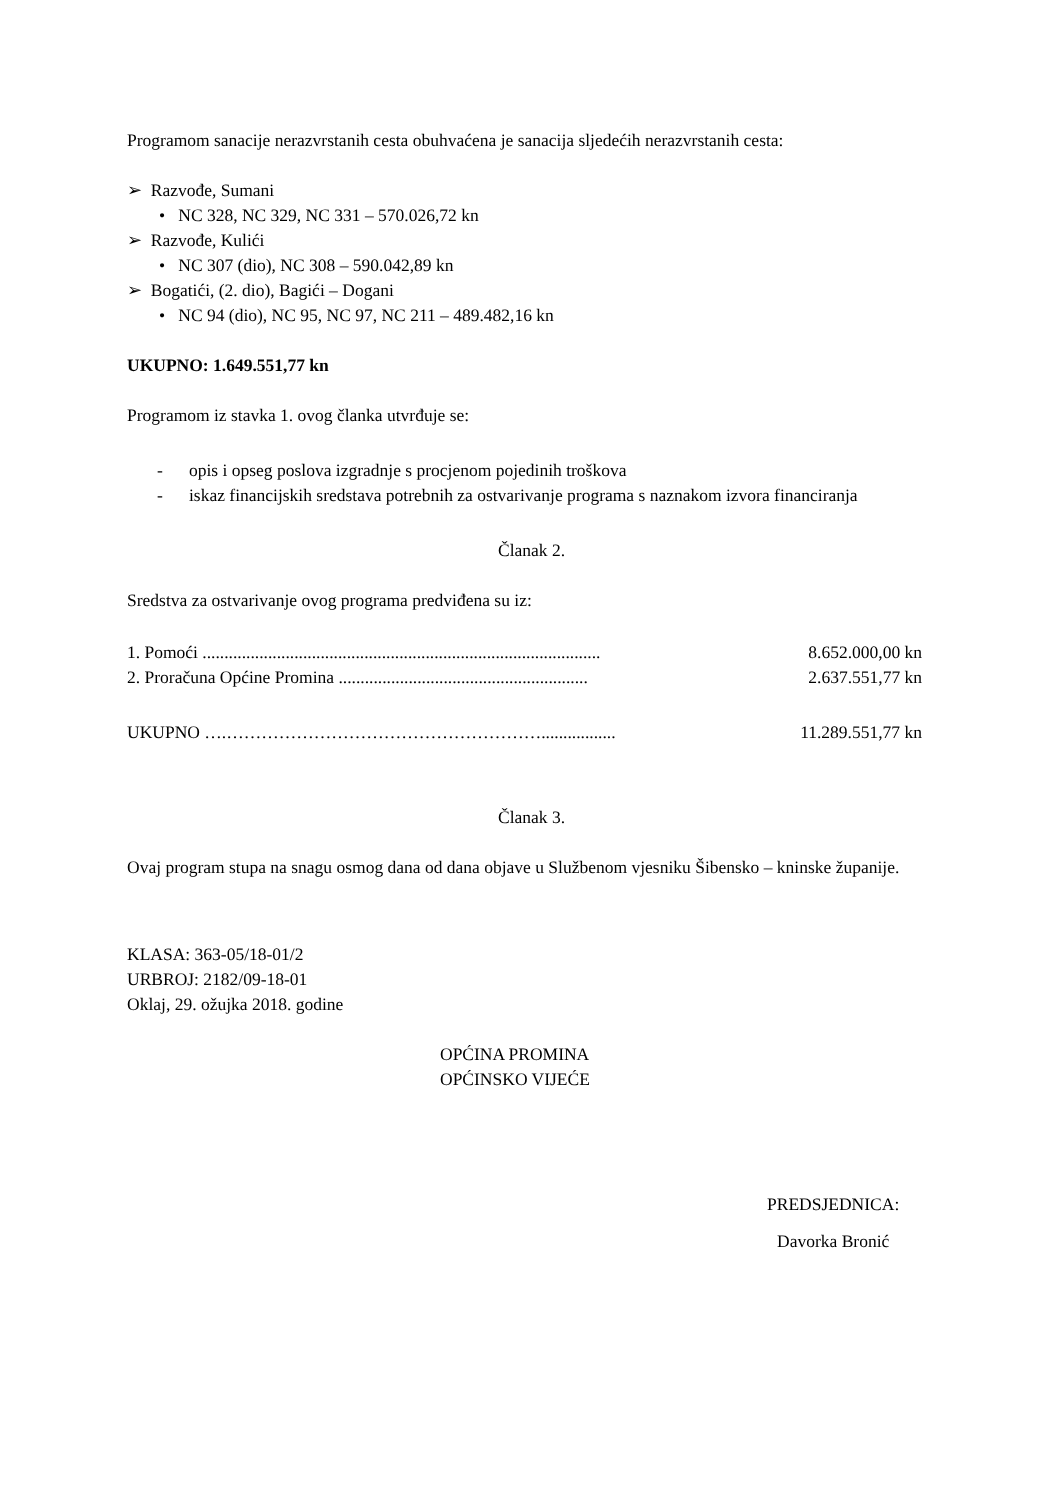Programom sanacije nerazvrstanih cesta obuhvaćena je sanacija sljedećih nerazvrstanih cesta:
➢ Razvođe, Sumani
• NC 328, NC 329, NC 331 – 570.026,72 kn
➢ Razvođe, Kulići
• NC 307 (dio), NC 308 – 590.042,89 kn
➢ Bogatići, (2. dio), Bagići – Dogani
• NC 94 (dio), NC 95, NC 97, NC 211 – 489.482,16 kn
UKUPNO: 1.649.551,77 kn
Programom iz stavka 1. ovog članka utvrđuje se:
- opis i opseg poslova izgradnje s procjenom pojedinih troškova
- iskaz financijskih sredstava potrebnih za ostvarivanje programa s naznakom izvora financiranja
Članak 2.
Sredstva za ostvarivanje ovog programa predviđena su iz:
1. Pomoći ........................................................................................... 8.652.000,00 kn
2. Proračuna Općine Promina ......................................................... 2.637.551,77 kn
UKUPNO ….………………………………………………................. 11.289.551,77 kn
Članak 3.
Ovaj program stupa na snagu osmog dana od dana objave u Službenom vjesniku Šibensko – kninske županije.
KLASA: 363-05/18-01/2
URBROJ: 2182/09-18-01
Oklaj, 29. ožujka 2018. godine
OPĆINA PROMINA
OPĆINSKO VIJEĆE
PREDSJEDNICA:
Davorka Bronić